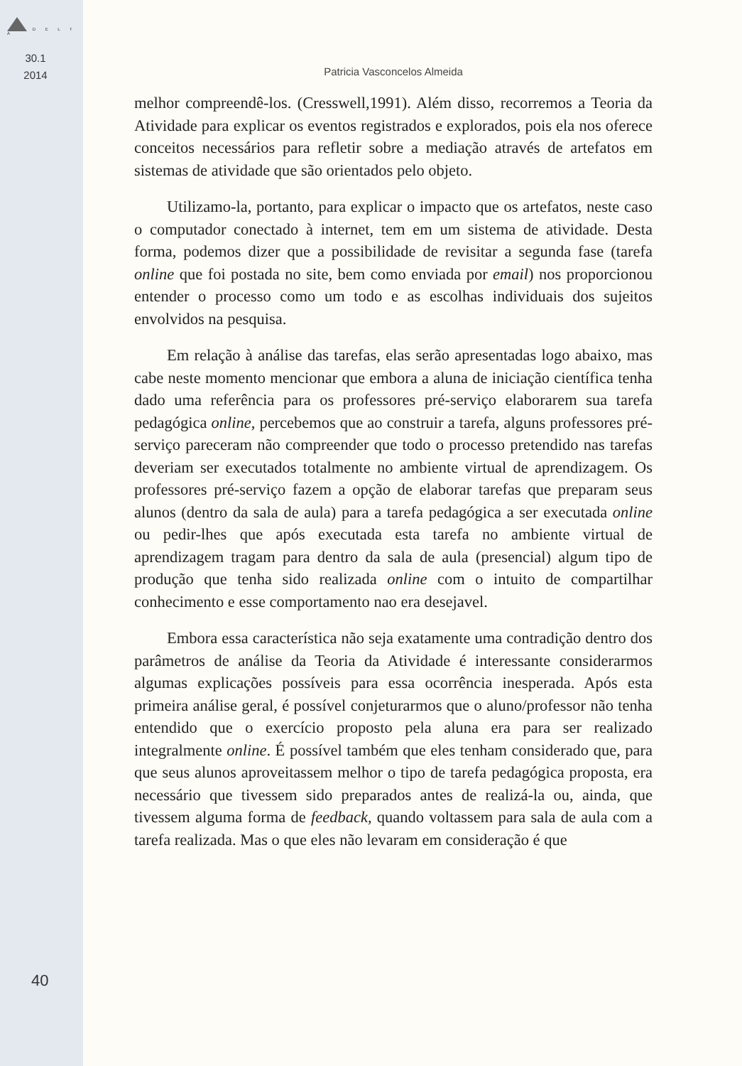D E L T A
30.1
2014
40
Patricia Vasconcelos Almeida
melhor compreendê-los. (Cresswell,1991). Além disso, recorremos a Teoria da Atividade para explicar os eventos registrados e explorados, pois ela nos oferece conceitos necessários para refletir sobre a mediação através de artefatos em sistemas de atividade que são orientados pelo objeto.
Utilizamo-la, portanto, para explicar o impacto que os artefatos, neste caso o computador conectado à internet, tem em um sistema de atividade. Desta forma, podemos dizer que a possibilidade de revisitar a segunda fase (tarefa online que foi postada no site, bem como enviada por email) nos proporcionou entender o processo como um todo e as escolhas individuais dos sujeitos envolvidos na pesquisa.
Em relação à análise das tarefas, elas serão apresentadas logo abaixo, mas cabe neste momento mencionar que embora a aluna de iniciação científica tenha dado uma referência para os professores pré-serviço elaborarem sua tarefa pedagógica online, percebemos que ao construir a tarefa, alguns professores pré-serviço pareceram não compreender que todo o processo pretendido nas tarefas deveriam ser executados totalmente no ambiente virtual de aprendizagem. Os professores pré-serviço fazem a opção de elaborar tarefas que preparam seus alunos (dentro da sala de aula) para a tarefa pedagógica a ser executada online ou pedir-lhes que após executada esta tarefa no ambiente virtual de aprendizagem tragam para dentro da sala de aula (presencial) algum tipo de produção que tenha sido realizada online com o intuito de compartilhar conhecimento e esse comportamento nao era desejavel.
Embora essa característica não seja exatamente uma contradição dentro dos parâmetros de análise da Teoria da Atividade é interessante considerarmos algumas explicações possíveis para essa ocorrência inesperada. Após esta primeira análise geral, é possível conjeturarmos que o aluno/professor não tenha entendido que o exercício proposto pela aluna era para ser realizado integralmente online. É possível também que eles tenham considerado que, para que seus alunos aproveitassem melhor o tipo de tarefa pedagógica proposta, era necessário que tivessem sido preparados antes de realizá-la ou, ainda, que tivessem alguma forma de feedback, quando voltassem para sala de aula com a tarefa realizada. Mas o que eles não levaram em consideração é que